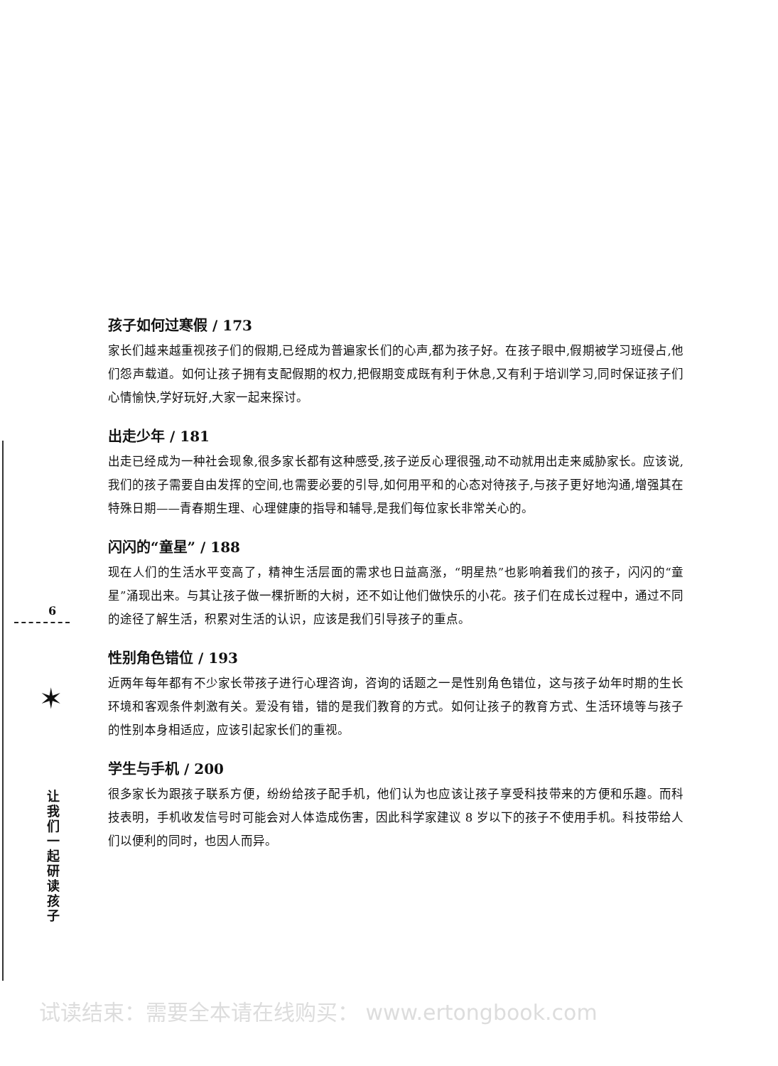孩子如何过寒假 / 173
家长们越来越重视孩子们的假期,已经成为普遍家长们的心声,都为孩子好。在孩子眼中,假期被学习班侵占,他们怨声载道。如何让孩子拥有支配假期的权力,把假期变成既有利于休息,又有利于培训学习,同时保证孩子们心情愉快,学好玩好,大家一起来探讨。
出走少年 / 181
出走已经成为一种社会现象,很多家长都有这种感受,孩子逆反心理很强,动不动就用出走来威胁家长。应该说,我们的孩子需要自由发挥的空间,也需要必要的引导,如何用平和的心态对待孩子,与孩子更好地沟通,增强其在特殊日期——青春期生理、心理健康的指导和辅导,是我们每位家长非常关心的。
闪闪的“童星” / 188
现在人们的生活水平变高了，精神生活层面的需求也日益高涨，“明星热”也影响着我们的孩子，闪闪的“童星”涌现出来。与其让孩子做一棵折断的大树，还不如让他们做快乐的小花。孩子们在成长过程中，通过不同的途径了解生活，积累对生活的认识，应该是我们引导孩子的重点。
性别角色错位 / 193
近两年每年都有不少家长带孩子进行心理咨询，咨询的话题之一是性别角色错位，这与孩子幼年时期的生长环境和客观条件刺激有关。爱没有错，错的是我们教育的方式。如何让孩子的教育方式、生活环境等与孩子的性别本身相适应，应该引起家长们的重视。
学生与手机 / 200
很多家长为跟孩子联系方便，纷纷给孩子配手机，他们认为也应该让孩子享受科技带来的方便和乐趣。而科技表明，手机收发信号时可能会对人体造成伤害，因此科学家建议 8 岁以下的孩子不使用手机。科技带给人们以便利的同时，也因人而异。
6
✶
让 我 们 一 起 研 读 孩 子
试读结束：需要全本请在线购买： www.ertongbook.com